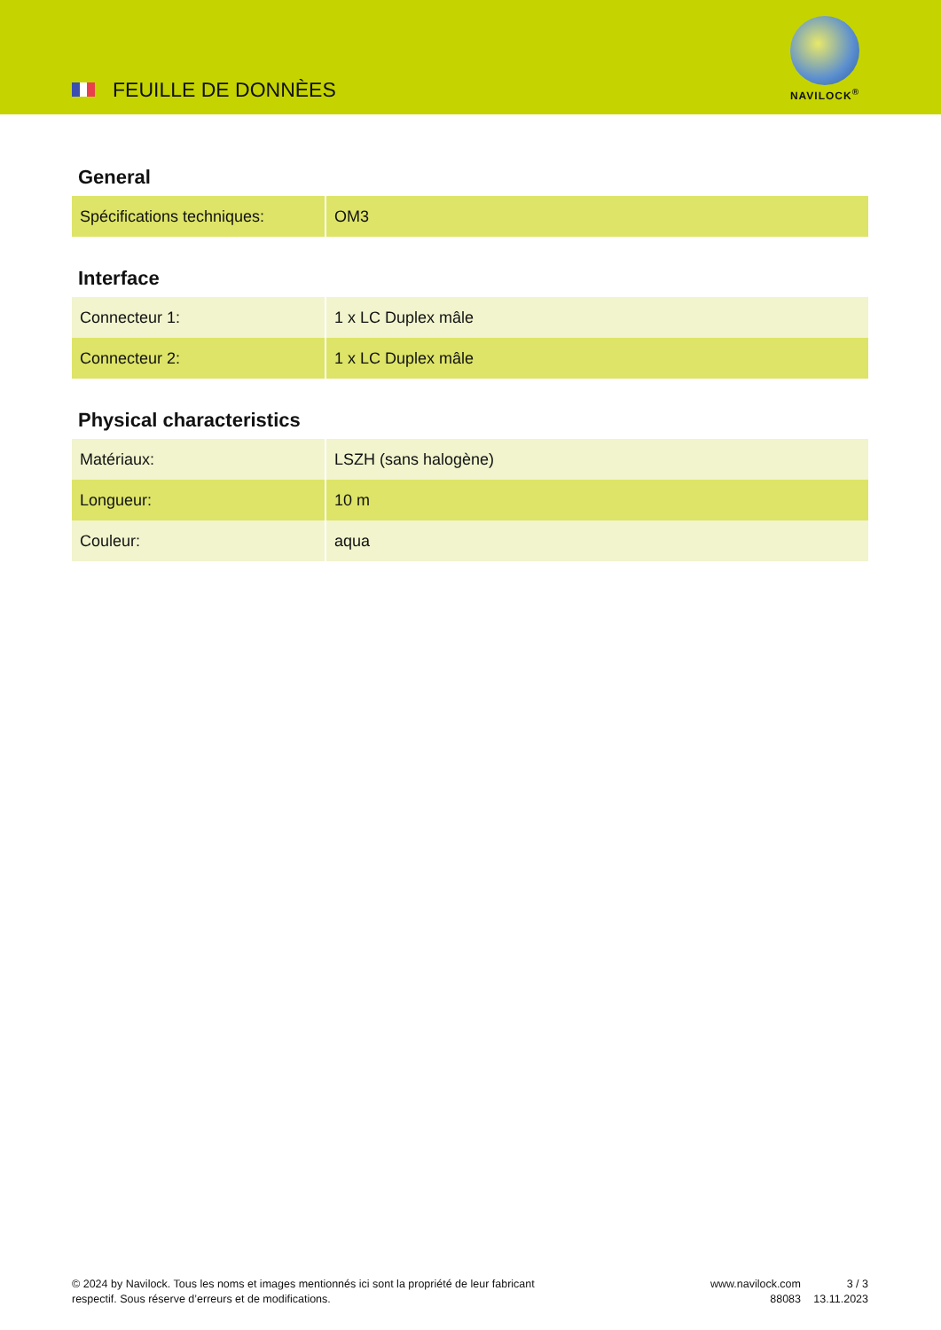FEUILLE DE DONNÈES
NAVILOCK<sup>®</sup>
General
| Spécifications techniques: | OM3 |
Interface
| Connecteur 1: | 1 x LC Duplex mâle |
| Connecteur 2: | 1 x LC Duplex mâle |
Physical characteristics
| Matériaux: | LSZH (sans halogène) |
| Longueur: | 10 m |
| Couleur: | aqua |
© 2024 by Navilock. Tous les noms et images mentionnés ici sont la propriété de leur fabricant respectif. Sous réserve d’erreurs et de modifications.
www.navilock.com
88083
3 / 3
13.11.2023